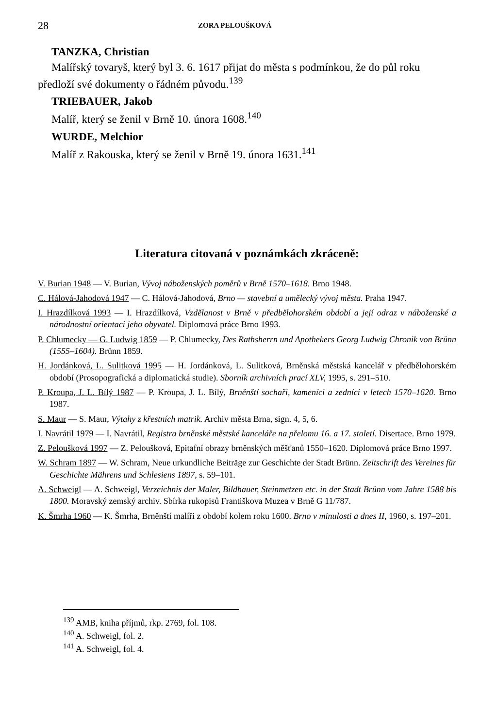28 ZORA PELOUŠKOVÁ
TANZKA, Christian
Malířský tovaryš, který byl 3. 6. 1617 přijat do města s podmínkou, že do půl roku předloží své dokumenty o řádném původu.<sup>139</sup>
TRIEBAUER, Jakob
Malíř, který se ženil v Brně 10. února 1608.<sup>140</sup>
WURDE, Melchior
Malíř z Rakouska, který se ženil v Brně 19. února 1631.<sup>141</sup>
Literatura citovaná v poznámkách zkráceně:
V. Burian 1948 — V. Burian, Vývoj náboženských poměrů v Brně 1570–1618. Brno 1948.
C. Hálová-Jahodová 1947 — C. Hálová-Jahodová, Brno — stavební a umělecký vývoj města. Praha 1947.
I. Hrazdílková 1993 — I. Hrazdílková, Vzdělanost v Brně v předbělohorském období a její odraz v náboženské a národnostní orientaci jeho obyvatel. Diplomová práce Brno 1993.
P. Chlumecky — G. Ludwig 1859 — P. Chlumecky, Des Rathsherrn und Apothekers Georg Ludwig Chronik von Brünn (1555–1604). Brünn 1859.
H. Jordánková, L. Sulitková 1995 — H. Jordánková, L. Sulitková, Brněnská městská kancelář v předbělohorském období (Prosopografická a diplomatická studie). Sborník archivních prací XLV, 1995, s. 291–510.
P. Kroupa, J. L. Bílý 1987 — P. Kroupa, J. L. Bílý, Brněnští sochaři, kameníci a zedníci v letech 1570–1620. Brno 1987.
S. Maur — S. Maur, Výtahy z křestních matrik. Archiv města Brna, sign. 4, 5, 6.
I. Navrátil 1979 — I. Navrátil, Registra brněnské městské kanceláře na přelomu 16. a 17. století. Disertace. Brno 1979.
Z. Peloušková 1997 — Z. Peloušková, Epitafní obrazy brněnských měšťanů 1550–1620. Diplomová práce Brno 1997.
W. Schram 1897 — W. Schram, Neue urkundliche Beiträge zur Geschichte der Stadt Brünn. Zeitschrift des Vereines für Geschichte Mährens und Schlesiens 1897, s. 59–101.
A. Schweigl — A. Schweigl, Verzeichnis der Maler, Bildhauer, Steinmetzen etc. in der Stadt Brünn vom Jahre 1588 bis 1800. Moravský zemský archiv. Sbírka rukopisů Františkova Muzea v Brně G 11/787.
K. Šmrha 1960 — K. Šmrha, Brněnští malíři z období kolem roku 1600. Brno v minulosti a dnes II, 1960, s. 197–201.
<sup>139</sup> AMB, kniha příjmů, rkp. 2769, fol. 108.
<sup>140</sup> A. Schweigl, fol. 2.
<sup>141</sup> A. Schweigl, fol. 4.